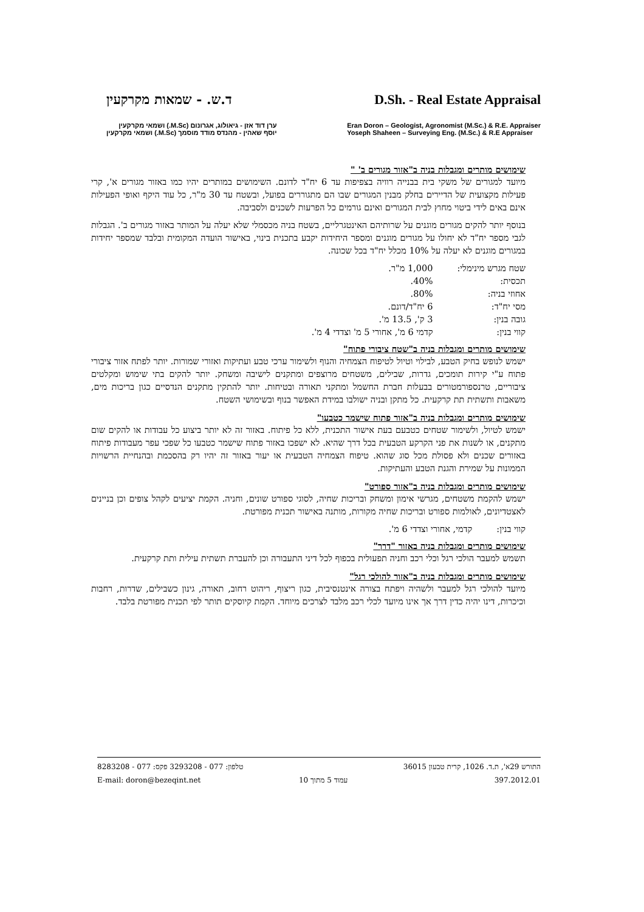ד.ש. - שמאות מקרקעין D.Sh. - Real Estate Appraisal
ערן דוד אזן - גיאולוג, אגרונום (M.Sc.) ושמאי מקרקעין
יוסף שאהין - מהנדס מודד מוסמך (M.Sc.) ושמאי מקרקעין
Eran Doron – Geologist, Agronomist (M.Sc.) & R.E. Appraiser
Yoseph Shaheen – Surveying Eng. (M.Sc.) & R.E Appraiser
שימושים מותרים ומגבלות בניה ב"אזור מגורים ב' "
מיועד למגורים של משקי בית בבנייה רוויה בצפיפות עד 6 יח"ד לדונם. השימושים במותרים יהיו כמו באזור מגורים א', קרי פעילות מקצועית של הדיירים בחלק מבנין המגורים שבו הם מתגוררים בפועל, ובשטח עד 30 מ"ר, כל עוד היקף ואופי הפעילות אינם באים לידי ביטוי מחוץ לבית המגורים ואינם גורמים כל הפרעות לשכנים ולסביבה.
בנוסף יותר להקים מגורים מוגנים על שרותיהם האינטגרליים, בשטח בניה מכסמלי שלא יעלה על המותר באזור מגורים ב'. הגבלות לגבי מספר יח"ד לא יחולו על מגורים מוגנים ומספר היחידות יקבע בתכנית בינוי, באישור הועדה המקומית ובלבד שמספר יחידות במגורים מוגנים לא יעלה על 10% מכלל יח"ד בכל שכונה.
| שטח מגרש מינימלי: | 1,000 מ"ר. |
| תכסית: | 40%. |
| אחוזי בניה: | 80%. |
| מסי יח"ד: | 6 יח"ד/דונם. |
| גובה בנין: | 3 ק', 13.5 מ'. |
| קווי בנין: | קדמי 6 מ', אחורי 5 מ' וצדדי 4 מ'. |
שימושים מותרים ומגבלות בניה ב"שטח ציבורי פתוח"
ישמש לנופש בחיק הטבע, לבילוי וטיול לטיפוח הצמחיה והנוף ולשימור ערכי טבע ועתיקות ואזורי שמורות. יותר לפתח אזור ציבורי פתוח ע"י קירות תומכים, גדרות, שבילים, משטחים מרוצפים ומתקנים לישיבה ומשחק. יותר להקים בתי שימוש ומקלטים ציבוריים, טרנספורמטורים בבעלות חברת החשמל ומתקני תאורה ובטיחות. יותר להתקין מתקנים הנדסיים כגון בריכות מים, משאבות ותשתית תת קרקעית. כל מתקן ובניה ישולבו במידת האפשר בנוף ובשימושי השטח.
שימושים מותרים ומגבלות בניה ב"אזור פתוח שישמר כטבעו"
ישמש לטיול, ולשימור שטחים כטבעם בעת אישור התכנית, ללא כל פיתוח. באזור זה לא יותר ביצוע כל עבודות או להקים שום מתקנים, או לשנות את פני הקרקע הטבעית בכל דרך שהיא. לא ישפכו באזור פתוח שישמר כטבעו כל שפכי עפר מעבודות פיתוח באזורים שכנים ולא פסולת מכל סוג שהוא. טיפוח הצמחיה הטבעית או יעור באזור זה יהיו רק בהסכמת ובהנחיית הרשויות הממונות על שמירת והגנת הטבע והעתיקות.
שימושים מותרים ומגבלות בניה ב"אזור ספורט"
ישמש להקמת משטחים, מגרשי אימון ומשחק ובריכות שחיה, לסוגי ספורט שונים, וחניה. הקמת יציעים לקהל צופים וכן בניינים לאצטדיונים, לאולמות ספורט ובריכות שחיה מקורות, מותנה באישור תכנית מפורטת.
| קווי בנין: | קדמי, אחורי וצדדי 6 מ'. |
שימושים מותרים ומגבלות בניה באזור "דרך"
תשמש למעבר הולכי רגל וכלי רכב וחניה תפעולית בכפוף לכל דיני התעבורה וכן להעברת תשתית עילית ותת קרקעית.
שימושים מותרים ומגבלות בניה ב"אזור להולכי רגל"
מיועד להולכי רגל למעבר ולשהיה ויפתח בצורה אינטנסיבית, כגון ריצוף, ריהוט רחוב, תאורה, גינון כשבילים, שדרות, רחבות וכיכרות, דינו יהיה כדין דרך אך אינו מיועד לכלי רכב מלבד לצרכים מיוחד. הקמת קיוסקים תותר לפי תכנית מפורטת בלבד.
טלפון: 077 - 3293208 פקס: 077 - 8283208
E-mail: doron@bezeqint.net
עמוד 5 מתוך 10
התורש 29א', ת.ד. 1026, קרית טבעון 36015
397.2012.01